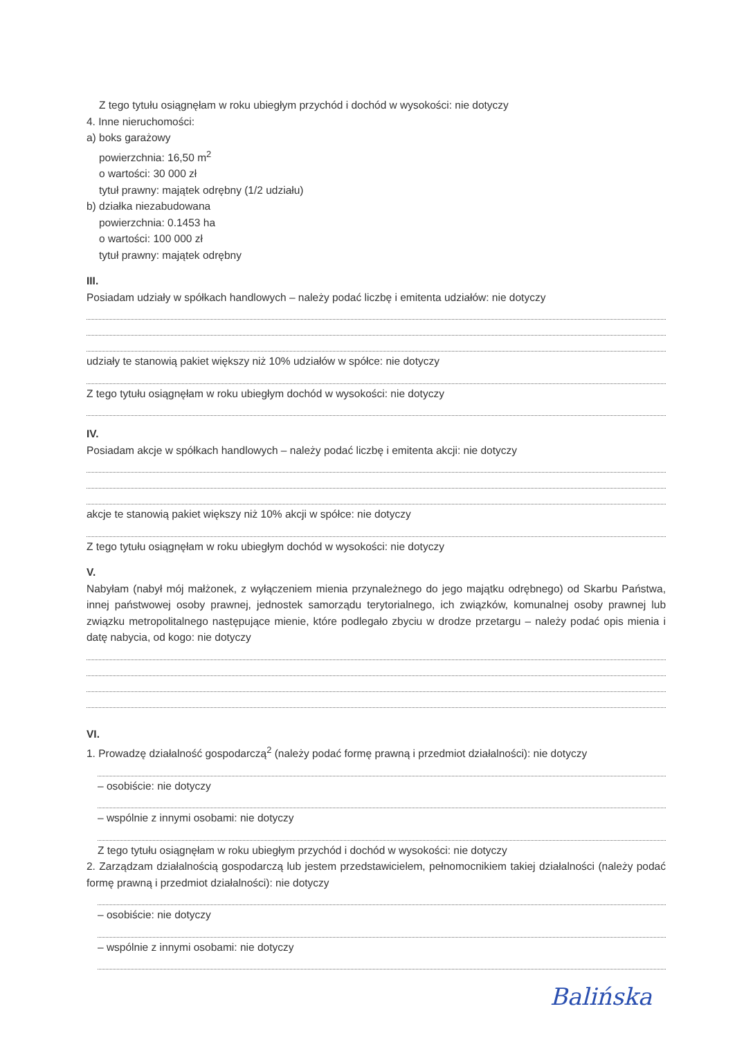Z tego tytułu osiągnęłam w roku ubiegłym przychód i dochód w wysokości: nie dotyczy
4. Inne nieruchomości:
a) boks garażowy
powierzchnia: 16,50 m<sup>2</sup>
o wartości: 30 000 zł
tytuł prawny: majątek odrębny (1/2 udziału)
b) działka niezabudowana
powierzchnia: 0.1453 ha
o wartości: 100 000 zł
tytuł prawny: majątek odrębny
III.
Posiadam udziały w spółkach handlowych – należy podać liczbę i emitenta udziałów: nie dotyczy
udziały te stanowią pakiet większy niż 10% udziałów w spółce: nie dotyczy
Z tego tytułu osiągnęłam w roku ubiegłym dochód w wysokości: nie dotyczy
IV.
Posiadam akcje w spółkach handlowych – należy podać liczbę i emitenta akcji: nie dotyczy
akcje te stanowią pakiet większy niż 10% akcji w spółce: nie dotyczy
Z tego tytułu osiągnęłam w roku ubiegłym dochód w wysokości: nie dotyczy
V.
Nabyłam (nabył mój małżonek, z wyłączeniem mienia przynależnego do jego majątku odrębnego) od Skarbu Państwa, innej państwowej osoby prawnej, jednostek samorządu terytorialnego, ich związków, komunalnej osoby prawnej lub związku metropolitalnego następujące mienie, które podlegało zbyciu w drodze przetargu – należy podać opis mienia i datę nabycia, od kogo: nie dotyczy
VI.
1. Prowadzę działalność gospodarczą<sup>2</sup> (należy podać formę prawną i przedmiot działalności): nie dotyczy
– osobiście: nie dotyczy
– wspólnie z innymi osobami: nie dotyczy
Z tego tytułu osiągnęłam w roku ubiegłym przychód i dochód w wysokości: nie dotyczy
2. Zarządzam działalnością gospodarczą lub jestem przedstawicielem, pełnomocnikiem takiej działalności (należy podać formę prawną i przedmiot działalności): nie dotyczy
– osobiście: nie dotyczy
– wspólnie z innymi osobami: nie dotyczy
Balińska